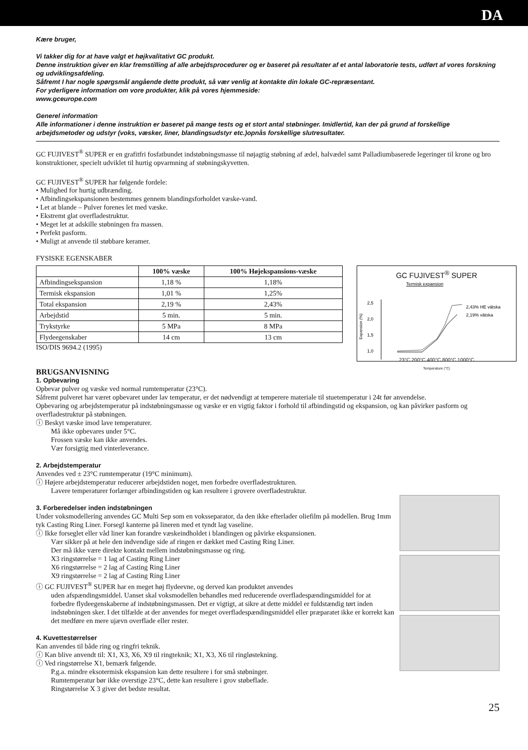DA
Kære bruger,
Vi takker dig for at have valgt et højkvalitativt GC produkt.
Denne instruktion giver en klar fremstilling af alle arbejdsprocedurer og er baseret på resultater af et antal laboratorie tests, udført af vores forskning og udviklingsafdeling.
Såfremt I har nogle spørgsmål angående dette produkt, så vær venlig at kontakte din lokale GC-repræsentant.
For yderligere information om vore produkter, klik på vores hjemmeside:
www.gceurope.com
Generel information
Alle informationer i denne instruktion er baseret på mange tests og et stort antal støbninger. Imidlertid, kan der på grund af forskellige arbejdsmetoder og udstyr (voks, væsker, liner, blandingsudstyr etc.)opnås forskellige slutresultater.
GC FUJIVEST<sup>®</sup> SUPER er en grafitfri fosfatbundet indstøbningsmasse til nøjagtig støbning af ædel, halvædel samt Palladiumbaserede legeringer til krone og bro konstruktioner, specielt udviklet til hurtig opvarmning af støbningskyvetten.
GC FUJIVEST<sup>®</sup> SUPER har følgende fordele:
• Mulighed for hurtig udbrænding.
• Afbindingsekspansionen bestemmes gennem blandingsforholdet væske-vand.
• Let at blande – Pulver forenes let med væske.
• Ekstremt glat overfladestruktur.
• Meget let at adskille støbningen fra massen.
• Perfekt pasform.
• Muligt at anvende til støbbare keramer.
FYSISKE EGENSKABER
| | 100% væske | 100% Højekspansions-væske |
| --- | --- | --- |
| Afbindingsekspansion | 1,18 % | 1,18% |
| Termisk ekspansion | 1,01 % | 1,25% |
| Total ekspansion | 2,19 % | 2,43% |
| Arbejdstid | 5 min. | 5 min. |
| Trykstyrke | 5 MPa | 8 MPa |
| Flydeegenskaber | 14 cm | 13 cm |
ISO/DIS 9694.2 (1995)
GC FUJIVEST<sup>®</sup> SUPER
Termisk expansion
2,5
2,0
1,5
1,0
Expansion (%)
2,43% HE vätska
2,19% vätska
23°C 200°C 400°C 800°C 1000°C
Temperature (°C)
BRUGSANVISNING
1. Opbevaring
Opbevar pulver og væske ved normal rumtemperatur (23°C).
Såfremt pulveret har været opbevaret under lav temperatur, er det nødvendigt at temperere materiale til stuetemperatur i 24t før anvendelse.
Opbevaring og arbejdstemperatur på indstøbningsmasse og væske er en vigtig faktor i forhold til afbindingstid og ekspansion, og kan påvirker pasform og overfladestruktur på støbningen.
ⓘ Beskyt væske imod lave temperaturer.
Må ikke opbevares under 5°C.
Frossen væske kan ikke anvendes.
Vær forsigtig med vinterleverance.
2. Arbejdstemperatur
Anvendes ved ± 23°C rumtemperatur (19°C minimum).
ⓘ Højere arbejdstemperatur reducerer arbejdstiden noget, men forbedre overfladestrukturen.
Lavere temperaturer forlænger afbindingstiden og kan resultere i grovere overfladestruktur.
3. Forberedelser inden indstøbningen
Under voksmodellering anvendes GC Multi Sep som en voksseparator, da den ikke efterlader oliefilm på modellen. Brug 1mm tyk Casting Ring Liner. Forsegl kanterne på lineren med et tyndt lag vaseline.
ⓘ Ikke forseglet eller våd liner kan forandre væskeindholdet i blandingen og påvirke ekspansionen.
Vær sikker på at hele den indvendige side af ringen er dækket med Casting Ring Liner.
Der må ikke være direkte kontakt mellem indstøbningsmasse og ring.
X3 ringstørrelse = 1 lag af Casting Ring Liner
X6 ringstørrelse = 2 lag af Casting Ring Liner
X9 ringstørrelse = 2 lag af Casting Ring Liner
ⓘ GC FUJIVEST<sup>®</sup> SUPER har en meget høj flydeevne, og derved kan produktet anvendes
uden afspændingsmiddel. Uanset skal voksmodellen behandles med reducerende overfladespændingsmiddel for at forbedre flydeegenskaberne af indstøbningsmassen. Det er vigtigt, at sikre at dette middel er fuldstændig tørt inden indstøbningen sker. I det tilfælde at der anvendes for meget overfladespændingsmiddel eller præparatet ikke er korrekt kan det medføre en mere ujævn overflade eller rester.
4. Kuvettestørrelser
Kan anvendes til både ring og ringfri teknik.
ⓘ Kan blive anvendt til: X1, X3, X6, X9 til ringteknik; X1, X3, X6 til ringløstekning.
ⓘ Ved ringstørrelse X1, bemærk følgende.
P.g.a. mindre eksotermisk ekspansion kan dette resultere i for små støbninger.
Rumtemperatur bør ikke overstige 23°C, dette kan resultere i grov støbeflade.
Ringstørrelse X 3 giver det bedste resultat.
25